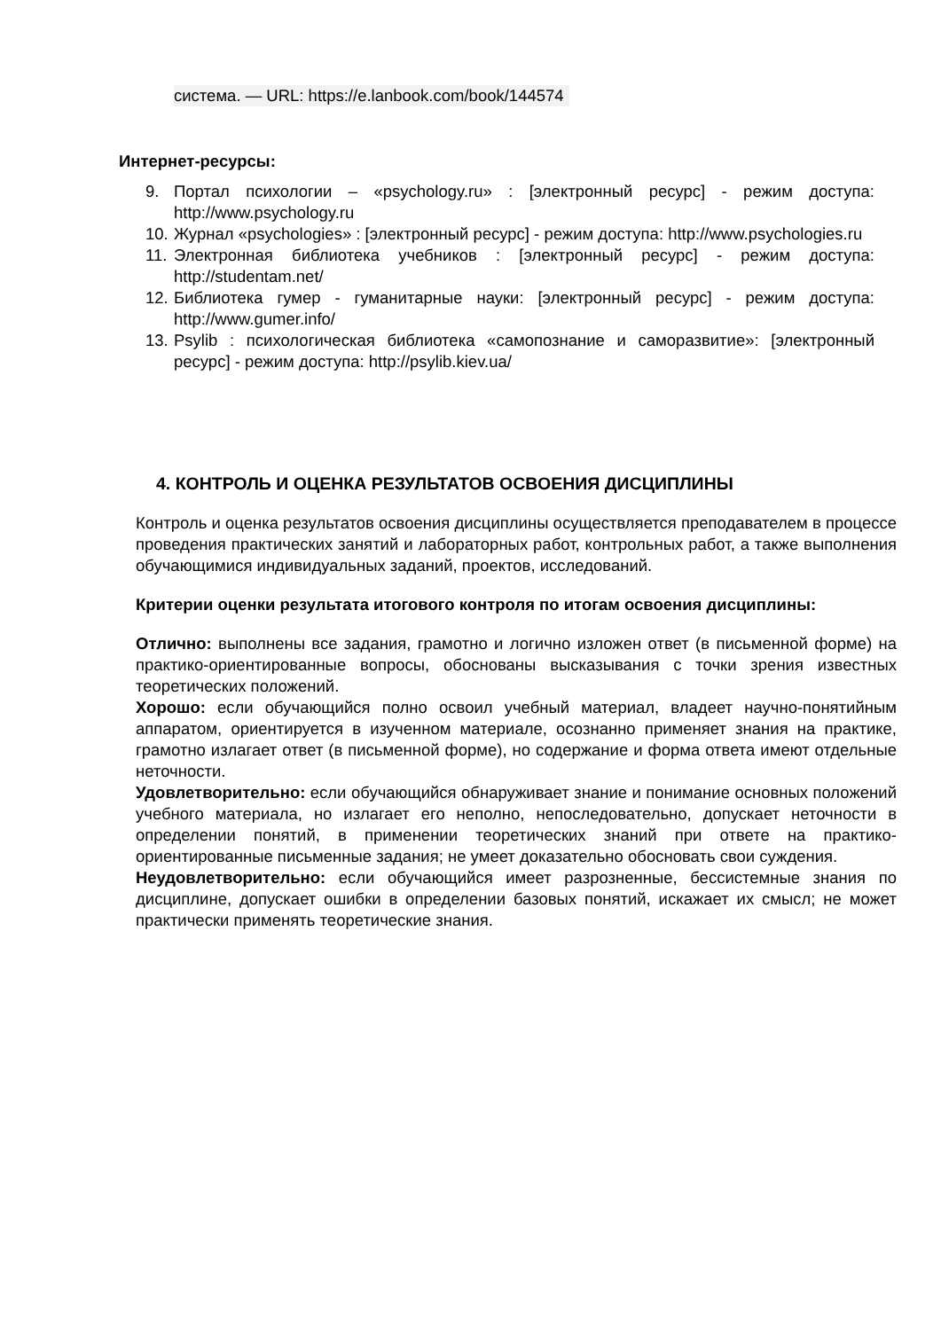система. — URL: https://e.lanbook.com/book/144574
Интернет-ресурсы:
9. Портал психологии – «psychology.ru» : [электронный ресурс] - режим доступа: http://www.psychology.ru
10. Журнал «psychologies» : [электронный ресурс] - режим доступа: http://www.psychologies.ru
11. Электронная библиотека учебников : [электронный ресурс] - режим доступа: http://studentam.net/
12. Библиотека гумер - гуманитарные науки: [электронный ресурс] - режим доступа: http://www.gumer.info/
13. Psylib : психологическая библиотека «самопознание и саморазвитие»: [электронный ресурс] - режим доступа: http://psylib.kiev.ua/
4. КОНТРОЛЬ И ОЦЕНКА РЕЗУЛЬТАТОВ ОСВОЕНИЯ ДИСЦИПЛИНЫ
Контроль и оценка результатов освоения дисциплины осуществляется преподавателем в процессе проведения практических занятий и лабораторных работ, контрольных работ, а также выполнения обучающимися индивидуальных заданий, проектов, исследований.
Критерии оценки результата итогового контроля по итогам освоения дисциплины:
Отлично: выполнены все задания, грамотно и логично изложен ответ (в письменной форме) на практико-ориентированные вопросы, обоснованы высказывания с точки зрения известных теоретических положений.
Хорошо: если обучающийся полно освоил учебный материал, владеет научно-понятийным аппаратом, ориентируется в изученном материале, осознанно применяет знания на практике, грамотно излагает ответ (в письменной форме), но содержание и форма ответа имеют отдельные неточности.
Удовлетворительно: если обучающийся обнаруживает знание и понимание основных положений учебного материала, но излагает его неполно, непоследовательно, допускает неточности в определении понятий, в применении теоретических знаний при ответе на практико-ориентированные письменные задания; не умеет доказательно обосновать свои суждения.
Неудовлетворительно: если обучающийся имеет разрозненные, бессистемные знания по дисциплине, допускает ошибки в определении базовых понятий, искажает их смысл; не может практически применять теоретические знания.